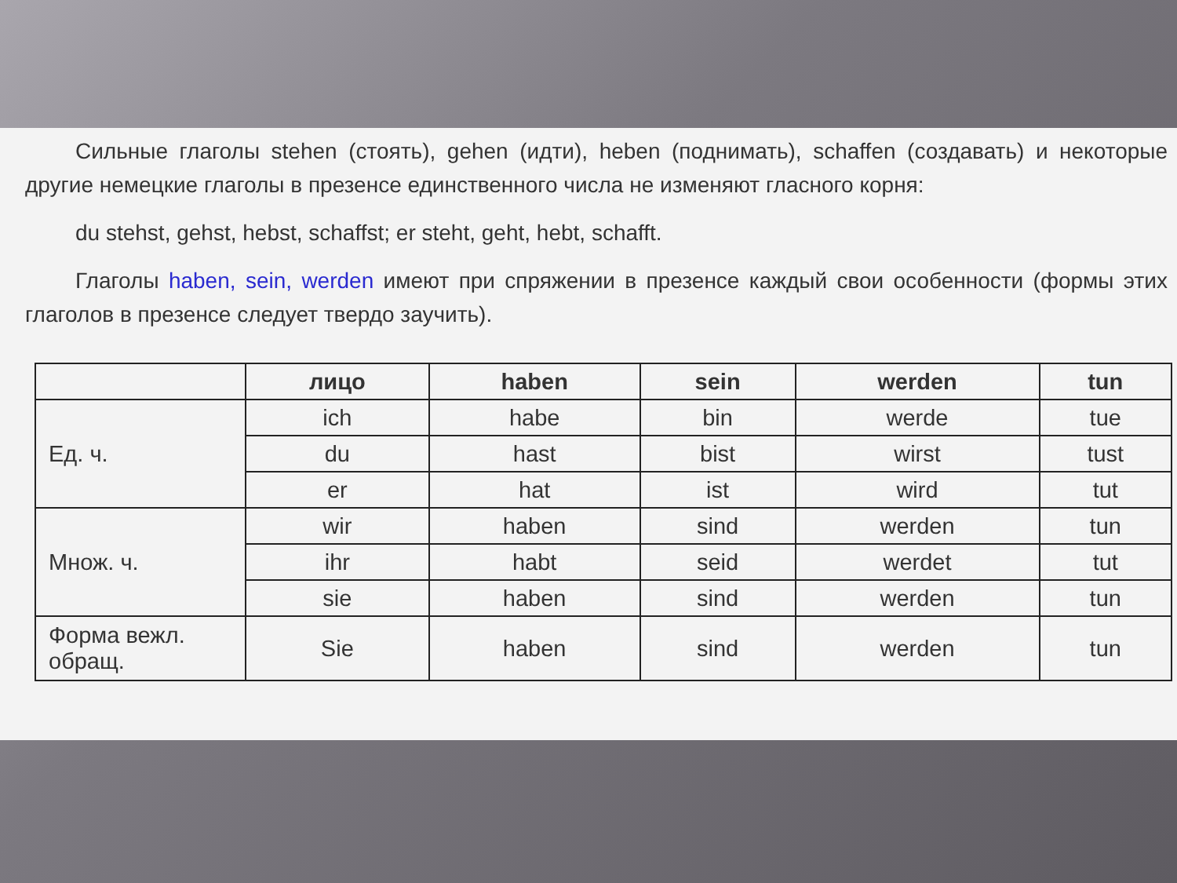Сильные глаголы stehen (стоять), gehen (идти), heben (поднимать), schaffen (создавать) и некоторые другие немецкие глаголы в презенсе единственного числа не изменяют гласного корня:
du stehst, gehst, hebst, schaffst; er steht, geht, hebt, schafft.
Глаголы haben, sein, werden имеют при спряжении в презенсе каждый свои особенности (формы этих глаголов в презенсе следует твердо заучить).
| | лицо | haben | sein | werden | tun |
| --- | --- | --- | --- | --- | --- |
| Ед. ч. | ich | habe | bin | werde | tue |
| | du | hast | bist | wirst | tust |
| | er | hat | ist | wird | tut |
| Множ. ч. | wir | haben | sind | werden | tun |
| | ihr | habt | seid | werdet | tut |
| | sie | haben | sind | werden | tun |
| Форма вежл. обращ. | Sie | haben | sind | werden | tun |